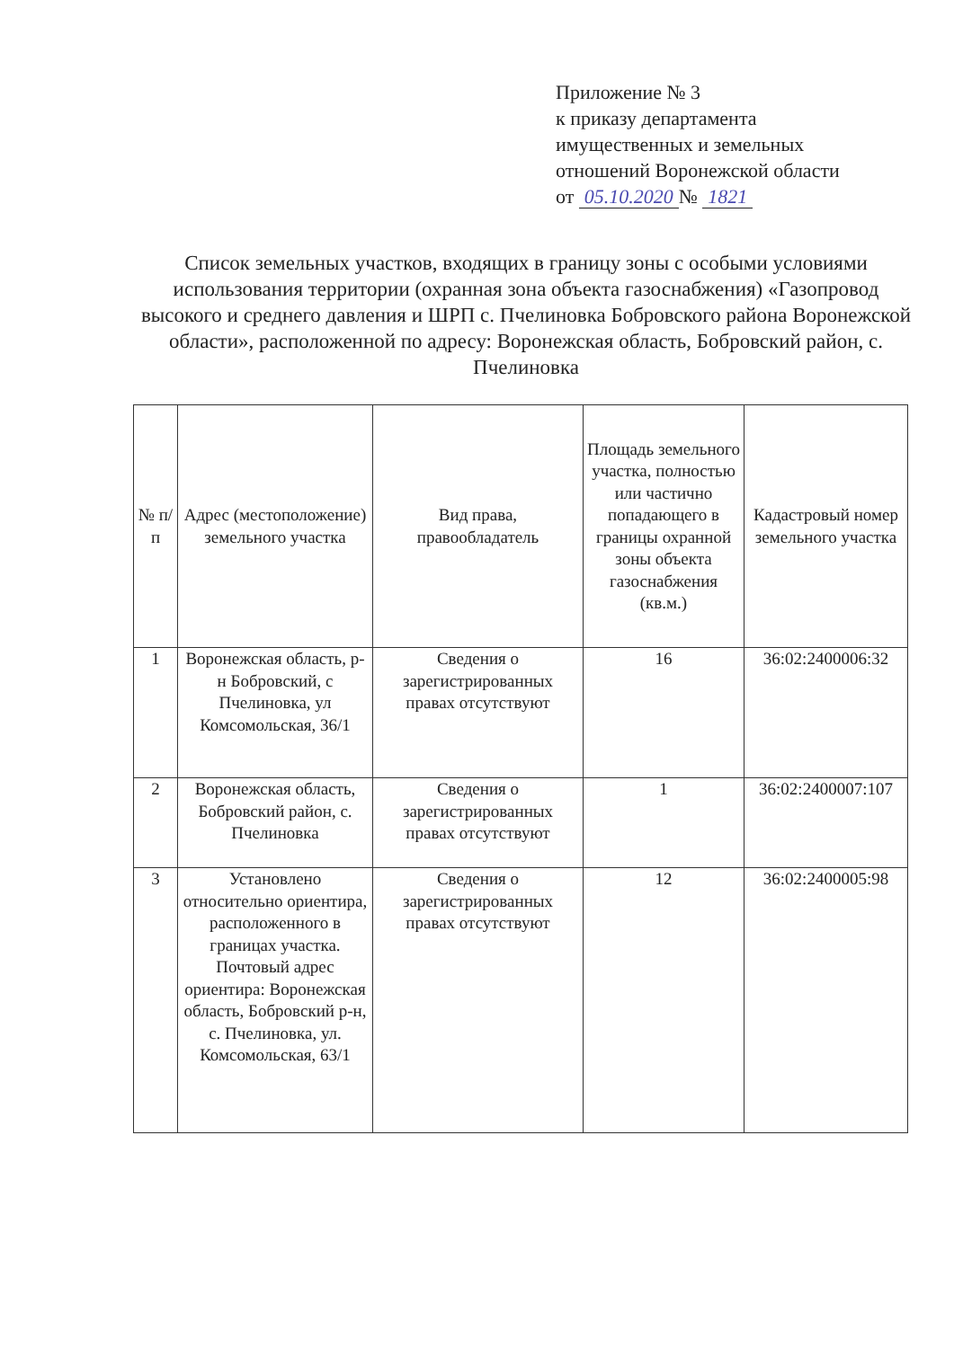Приложение № 3
к приказу департамента
имущественных и земельных
отношений Воронежской области
от 05.10.2020 № 1821
Список земельных участков, входящих в границу зоны с особыми условиями использования территории (охранная зона объекта газоснабжения) «Газопровод высокого и среднего давления и ШРП с. Пчелиновка Бобровского района Воронежской области», расположенной по адресу: Воронежская область, Бобровский район, с. Пчелиновка
| № п/п | Адрес (местоположение) земельного участка | Вид права, правообладатель | Площадь земельного участка, полностью или частично попадающего в границы охранной зоны объекта газоснабжения (кв.м.) | Кадастровый номер земельного участка |
| --- | --- | --- | --- | --- |
| 1 | Воронежская область, р-н Бобровский, с Пчелиновка, ул Комсомольская, 36/1 | Сведения о зарегистрированных правах отсутствуют | 16 | 36:02:2400006:32 |
| 2 | Воронежская область, Бобровский район, с. Пчелиновка | Сведения о зарегистрированных правах отсутствуют | 1 | 36:02:2400007:107 |
| 3 | Установлено относительно ориентира, расположенного в границах участка. Почтовый адрес ориентира: Воронежская область, Бобровский р-н, с. Пчелиновка, ул. Комсомольская, 63/1 | Сведения о зарегистрированных правах отсутствуют | 12 | 36:02:2400005:98 |